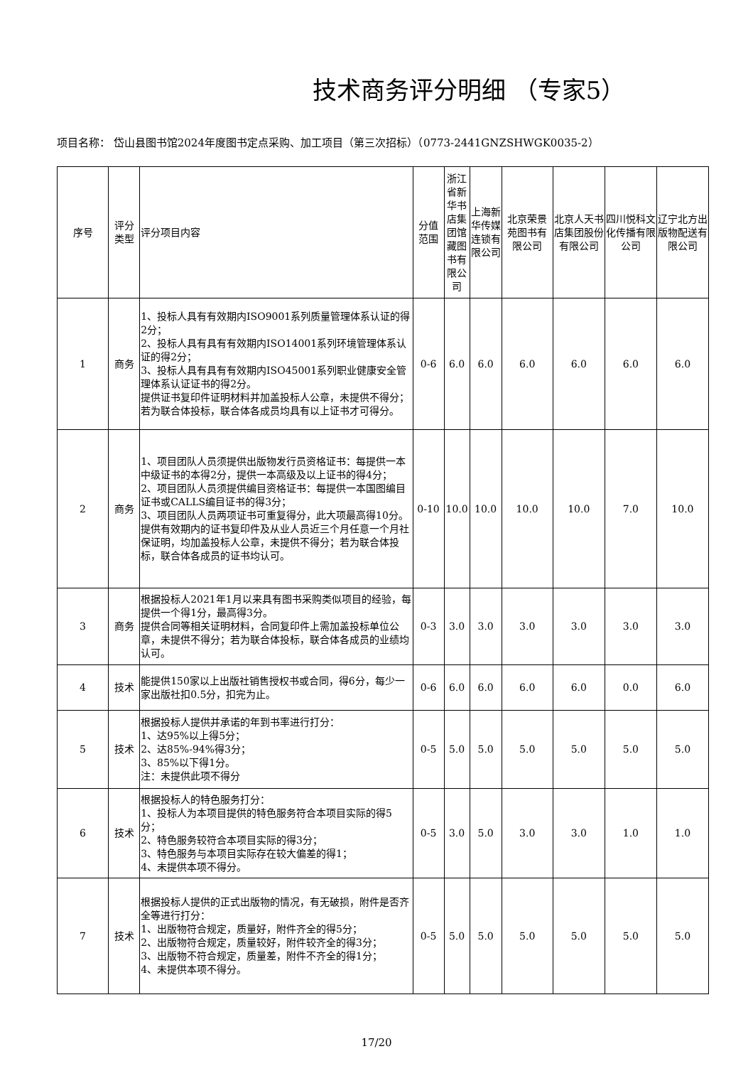技术商务评分明细 （专家5）
项目名称： 岱山县图书馆2024年度图书定点采购、加工项目（第三次招标）（0773-2441GNZSHWGK0035-2）
| 序号 | 评分类型 | 评分项目内容 | 分值范围 | 浙江省新华书店集团馆藏图书有限公司 | 上海新华传媒连锁有限公司 | 北京荣景苑图书有限公司 | 北京人天书店集团股份有限公司 | 四川悦科文化传播有限公司 | 辽宁北方出版物配送有限公司 |
| --- | --- | --- | --- | --- | --- | --- | --- | --- | --- |
| 1 | 商务 | 1、投标人具有有效期内ISO9001系列质量管理体系认证的得2分； 2、投标人具有具有有效期内ISO14001系列环境管理体系认证的得2分； 3、投标人具有具有有效期内ISO45001系列职业健康安全管理体系认证证书的得2分。 提供证书复印件证明材料并加盖投标人公章，未提供不得分；若为联合体投标，联合体各成员均具有以上证书才可得分。 | 0-6 | 6.0 | 6.0 | 6.0 | 6.0 | 6.0 | 6.0 |
| 2 | 商务 | 1、项目团队人员须提供出版物发行员资格证书：每提供一本中级证书的本得2分，提供一本高级及以上证书的得4分； 2、项目团队人员须提供编目资格证书：每提供一本国图编目证书或CALLS编目证书的得3分； 3、项目团队人员两项证书可重复得分，此大项最高得10分。 提供有效期内的证书复印件及从业人员近三个月任意一个月社保证明，均加盖投标人公章，未提供不得分；若为联合体投标，联合体各成员的证书均认可。 | 0-10 | 10.0 | 10.0 | 10.0 | 10.0 | 7.0 | 10.0 |
| 3 | 商务 | 根据投标人2021年1月以来具有图书采购类似项目的经验，每提供一个得1分，最高得3分。 提供合同等相关证明材料，合同复印件上需加盖投标单位公章，未提供不得分；若为联合体投标，联合体各成员的业绩均认可。 | 0-3 | 3.0 | 3.0 | 3.0 | 3.0 | 3.0 | 3.0 |
| 4 | 技术 | 能提供150家以上出版社销售授权书或合同，得6分，每少一家出版社扣0.5分，扣完为止。 | 0-6 | 6.0 | 6.0 | 6.0 | 6.0 | 0.0 | 6.0 |
| 5 | 技术 | 根据投标人提供并承诺的年到书率进行打分： 1、达95%以上得5分； 2、达85%-94%得3分； 3、85%以下得1分。 注：未提供此项不得分 | 0-5 | 5.0 | 5.0 | 5.0 | 5.0 | 5.0 | 5.0 |
| 6 | 技术 | 根据投标人的特色服务打分： 1、投标人为本项目提供的特色服务符合本项目实际的得5分； 2、特色服务较符合本项目实际的得3分； 3、特色服务与本项目实际存在较大偏差的得1； 4、未提供本项不得分。 | 0-5 | 3.0 | 5.0 | 3.0 | 3.0 | 1.0 | 1.0 |
| 7 | 技术 | 根据投标人提供的正式出版物的情况，有无破损，附件是否齐全等进行打分： 1、出版物符合规定，质量好，附件齐全的得5分； 2、出版物符合规定，质量较好，附件较齐全的得3分； 3、出版物不符合规定，质量差，附件不齐全的得1分； 4、未提供本项不得分。 | 0-5 | 5.0 | 5.0 | 5.0 | 5.0 | 5.0 | 5.0 |
17/20